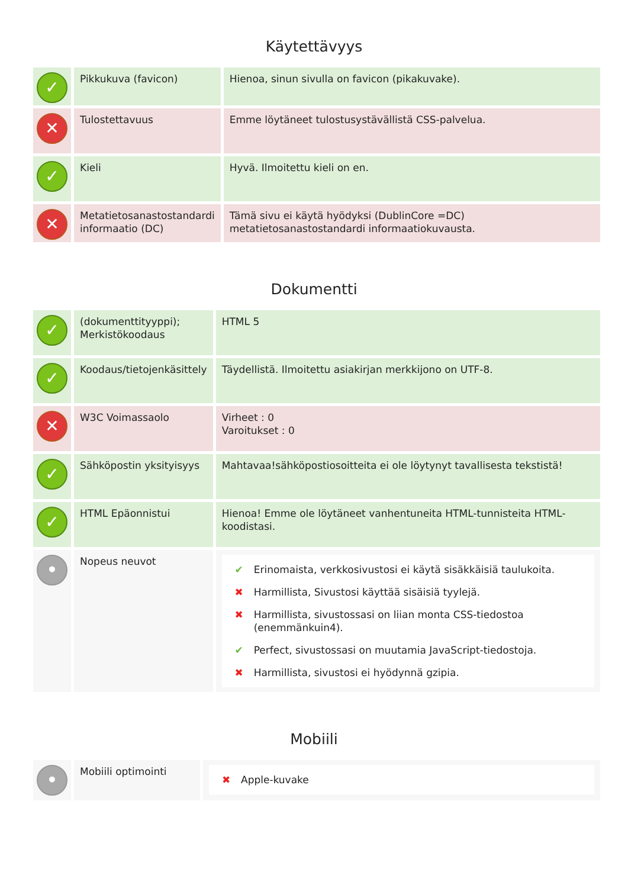Käytettävyys
| ✓ | Pikkukuva (favicon) | Hienoa, sinun sivulla on favicon (pikakuvake). |
| ✕ | Tulostettavuus | Emme löytäneet tulostusystävällistä CSS-palvelua. |
| ✓ | Kieli | Hyvä. Ilmoitettu kieli on en. |
| ✕ | Metatietosanastostandardi informaatio (DC) | Tämä sivu ei käytä hyödyksi (DublinCore =DC) metatietosanastostandardi informaatiokuvausta. |
Dokumentti
| ✓ | (dokumenttityyppi); Merkistökoodaus | HTML 5 |
| ✓ | Koodaus/tietojenkäsittely | Täydellistä. Ilmoitettu asiakirjan merkkijono on UTF-8. |
| ✕ | W3C Voimassaolo | Virheet : 0 Varoitukset : 0 |
| ✓ | Sähköpostin yksityisyys | Mahtavaa!sähköpostiosoitteita ei ole löytynyt tavallisesta tekstistä! |
| ✓ | HTML Epäonnistui | Hienoa! Emme ole löytäneet vanhentuneita HTML-tunnisteita HTML-koodistasi. |
| • | Nopeus neuvot | ✔ Erinomaista, verkkosivustosi ei käytä sisäkkäisiä taulukoita. ✖ Harmillista, Sivustosi käyttää sisäisiä tyylejä. ✖ Harmillista, sivustossasi on liian monta CSS-tiedostoa (enemmänkuin4). ✔ Perfect, sivustossasi on muutamia JavaScript-tiedostoja. ✖ Harmillista, sivustosi ei hyödynnä gzipia. |
Mobiili
| • | Mobiili optimointi | ✖ Apple-kuvake |